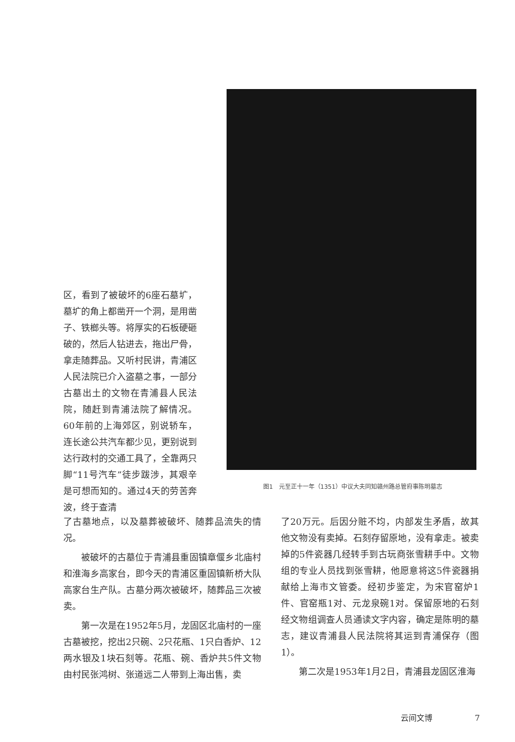区，看到了被破坏的6座石墓圹，墓圹的角上都凿开一个洞，是用凿子、铁榔头等。将厚实的石板硬砸破的，然后人钻进去，拖出尸骨，拿走随葬品。又听村民讲，青浦区人民法院已介入盗墓之事，一部分古墓出土的文物在青浦县人民法院，随赶到青浦法院了解情况。60年前的上海郊区，别说轿车，连长途公共汽车都少见，更别说到达行政村的交通工具了，全靠两只脚“11号汽车”徒步跋涉，其艰辛是可想而知的。通过4天的劳苦奔波，终于查清
图1　元至正十一年（1351）中议大夫同知赣州路总管府事陈明墓志
了古墓地点，以及墓葬被破坏、随葬品流失的情况。
被破坏的古墓位于青浦县重固镇章偃乡北庙村和淮海乡高家台，即今天的青浦区重固镇新桥大队高家台生产队。古墓分两次被破坏，随葬品三次被卖。
第一次是在1952年5月，龙固区北庙村的一座古墓被挖，挖出2只碗、2只花瓶、1只白香炉、12两水银及1块石刻等。花瓶、碗、香炉共5件文物由村民张鸿树、张道远二人带到上海出售，卖
了20万元。后因分赃不均，内部发生矛盾，故其他文物没有卖掉。石刻存留原地，没有拿走。被卖掉的5件瓷器几经转手到古玩商张雪耕手中。文物组的专业人员找到张雪耕，他愿意将这5件瓷器捐献给上海市文管委。经初步鉴定，为宋官窑炉1件、官窑瓶1对、元龙泉碗1对。保留原地的石刻经文物组调查人员通读文字内容，确定是陈明的墓志，建议青浦县人民法院将其运到青浦保存（图1）。
第二次是1953年1月2日，青浦县龙固区淮海
云间文博 7